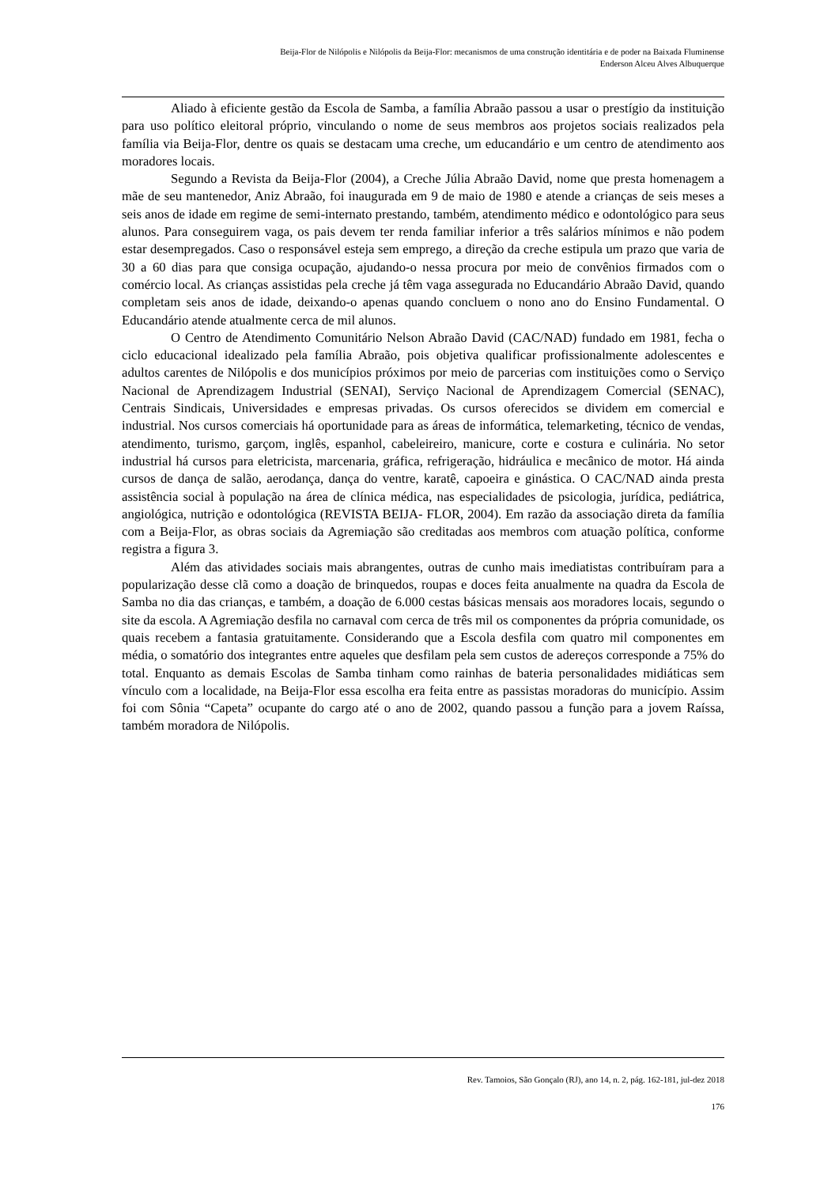Beija-Flor de Nilópolis e Nilópolis da Beija-Flor: mecanismos de uma construção identitária e de poder na Baixada Fluminense
Enderson Alceu Alves Albuquerque
Aliado à eficiente gestão da Escola de Samba, a família Abraão passou a usar o prestígio da instituição para uso político eleitoral próprio, vinculando o nome de seus membros aos projetos sociais realizados pela família via Beija-Flor, dentre os quais se destacam uma creche, um educandário e um centro de atendimento aos moradores locais.
Segundo a Revista da Beija-Flor (2004), a Creche Júlia Abraão David, nome que presta homenagem a mãe de seu mantenedor, Aniz Abraão, foi inaugurada em 9 de maio de 1980 e atende a crianças de seis meses a seis anos de idade em regime de semi-internato prestando, também, atendimento médico e odontológico para seus alunos. Para conseguirem vaga, os pais devem ter renda familiar inferior a três salários mínimos e não podem estar desempregados. Caso o responsável esteja sem emprego, a direção da creche estipula um prazo que varia de 30 a 60 dias para que consiga ocupação, ajudando-o nessa procura por meio de convênios firmados com o comércio local. As crianças assistidas pela creche já têm vaga assegurada no Educandário Abraão David, quando completam seis anos de idade, deixando-o apenas quando concluem o nono ano do Ensino Fundamental. O Educandário atende atualmente cerca de mil alunos.
O Centro de Atendimento Comunitário Nelson Abraão David (CAC/NAD) fundado em 1981, fecha o ciclo educacional idealizado pela família Abraão, pois objetiva qualificar profissionalmente adolescentes e adultos carentes de Nilópolis e dos municípios próximos por meio de parcerias com instituições como o Serviço Nacional de Aprendizagem Industrial (SENAI), Serviço Nacional de Aprendizagem Comercial (SENAC), Centrais Sindicais, Universidades e empresas privadas. Os cursos oferecidos se dividem em comercial e industrial. Nos cursos comerciais há oportunidade para as áreas de informática, telemarketing, técnico de vendas, atendimento, turismo, garçom, inglês, espanhol, cabeleireiro, manicure, corte e costura e culinária. No setor industrial há cursos para eletricista, marcenaria, gráfica, refrigeração, hidráulica e mecânico de motor. Há ainda cursos de dança de salão, aerodança, dança do ventre, karatê, capoeira e ginástica. O CAC/NAD ainda presta assistência social à população na área de clínica médica, nas especialidades de psicologia, jurídica, pediátrica, angiológica, nutrição e odontológica (REVISTA BEIJA- FLOR, 2004). Em razão da associação direta da família com a Beija-Flor, as obras sociais da Agremiação são creditadas aos membros com atuação política, conforme registra a figura 3.
Além das atividades sociais mais abrangentes, outras de cunho mais imediatistas contribuíram para a popularização desse clã como a doação de brinquedos, roupas e doces feita anualmente na quadra da Escola de Samba no dia das crianças, e também, a doação de 6.000 cestas básicas mensais aos moradores locais, segundo o site da escola. A Agremiação desfila no carnaval com cerca de três mil os componentes da própria comunidade, os quais recebem a fantasia gratuitamente. Considerando que a Escola desfila com quatro mil componentes em média, o somatório dos integrantes entre aqueles que desfilam pela sem custos de adereços corresponde a 75% do total. Enquanto as demais Escolas de Samba tinham como rainhas de bateria personalidades midiáticas sem vínculo com a localidade, na Beija-Flor essa escolha era feita entre as passistas moradoras do município. Assim foi com Sônia “Capeta” ocupante do cargo até o ano de 2002, quando passou a função para a jovem Raíssa, também moradora de Nilópolis.
Rev. Tamoios, São Gonçalo (RJ), ano 14, n. 2, pág. 162-181, jul-dez 2018
176